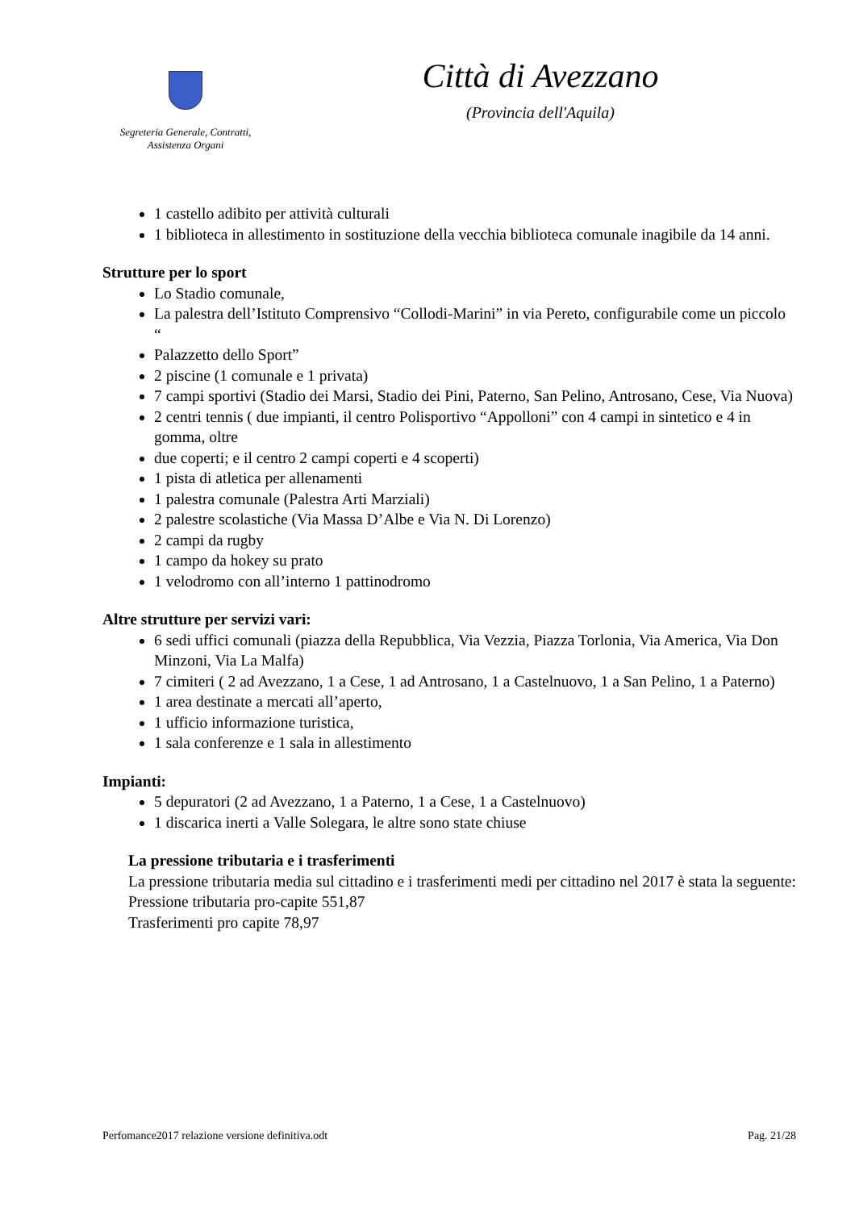Segreteria Generale, Contratti,
Assistenza Organi
Città di Avezzano
(Provincia dell'Aquila)
1 castello adibito per attività culturali
1 biblioteca in allestimento in sostituzione della vecchia biblioteca comunale inagibile da 14 anni.
Strutture per lo sport
Lo Stadio comunale,
La palestra dell’Istituto Comprensivo “Collodi-Marini” in via Pereto, configurabile come un piccolo “
Palazzetto dello Sport”
2 piscine (1 comunale e 1 privata)
7 campi sportivi (Stadio dei Marsi, Stadio dei Pini, Paterno, San Pelino, Antrosano, Cese, Via Nuova)
2 centri tennis ( due impianti, il centro Polisportivo “Appolloni” con 4 campi in sintetico e 4 in gomma, oltre
due coperti; e il centro 2 campi coperti e 4 scoperti)
1 pista di atletica per allenamenti
1 palestra comunale (Palestra Arti Marziali)
2 palestre scolastiche (Via Massa D’Albe e Via N. Di Lorenzo)
2 campi da rugby
1 campo da hokey su prato
1 velodromo con all’interno 1 pattinodromo
Altre strutture per servizi vari:
6 sedi uffici comunali (piazza della Repubblica, Via Vezzia, Piazza Torlonia, Via America, Via Don Minzoni, Via La Malfa)
7 cimiteri ( 2 ad Avezzano, 1 a Cese, 1 ad Antrosano, 1 a Castelnuovo, 1 a San Pelino, 1 a Paterno)
1 area destinate a mercati all’aperto,
1 ufficio informazione turistica,
1 sala conferenze e 1 sala in allestimento
Impianti:
5 depuratori (2 ad Avezzano, 1 a Paterno, 1 a Cese, 1 a Castelnuovo)
1 discarica inerti a Valle Solegara, le altre sono state chiuse
La pressione tributaria e i trasferimenti
La pressione tributaria media sul cittadino e i trasferimenti medi per cittadino nel 2017 è stata la seguente:
Pressione tributaria pro-capite 551,87
Trasferimenti pro capite 78,97
Perfomance2017 relazione versione definitiva.odt Pag. 21/28